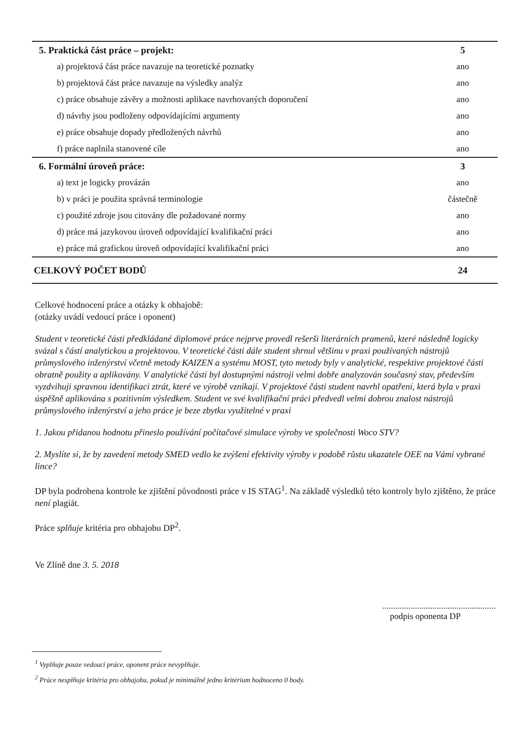| 5. Praktická část práce – projekt: | 5 |
| a) projektová část práce navazuje na teoretické poznatky | ano |
| b) projektová část práce navazuje na výsledky analýz | ano |
| c) práce obsahuje závěry a možnosti aplikace navrhovaných doporučení | ano |
| d) návrhy jsou podloženy odpovídajícími argumenty | ano |
| e) práce obsahuje dopady předložených návrhů | ano |
| f) práce naplnila stanovené cíle | ano |
| 6. Formální úroveň práce: | 3 |
| a) text je logicky provázán | ano |
| b) v práci je použita správná terminologie | částečně |
| c) použité zdroje jsou citovány dle požadované normy | ano |
| d) práce má jazykovou úroveň odpovídající kvalifikační práci | ano |
| e) práce má grafickou úroveň odpovídající kvalifikační práci | ano |
| CELKOVÝ POČET BODŮ | 24 |
Celkové hodnocení práce a otázky k obhajobě:
(otázky uvádí vedoucí práce i oponent)
Student v teoretické části předkládané diplomové práce nejprve provedl rešerši literárních pramenů, které následně logicky svázal s částí analytickou a projektovou. V teoretické části dále student shrnul většinu v praxi používaných nástrojů průmyslového inženýrství včetně metody KAIZEN a systému MOST, tyto metody byly v analytické, respektive projektové části obratně použity a aplikovány. V analytické části byl dostupnými nástroji velmi dobře analyzován současný stav, především vyzdvihuji spravnou identifikaci ztrát, které ve výrobě vznikají. V projektové části student navrhl opatření, která byla v praxi úspěšně aplikována s pozitivním výsledkem. Student ve své kvalifikační práci předvedl velmi dobrou znalost nástrojů průmyslového inženýrství a jeho práce je beze zbytku využitelné v praxi
1. Jakou přidanou hodnotu přineslo používání počítačové simulace výroby ve společnosti Woco STV?
2. Myslíte si, že by zavedení metody SMED vedlo ke zvýšení efektivity výroby v podobě růstu ukazatele OEE na Vámi vybrané lince?
DP byla podrobena kontrole ke zjištění původnosti práce v IS STAG<sup>1</sup>. Na základě výsledků této kontroly bylo zjištěno, že práce není plagiát.
Práce splňuje kritéria pro obhajobu DP<sup>2</sup>.
Ve Zlíně dne 3. 5. 2018
....................................................
podpis oponenta DP
<sup>1</sup> Vyplňuje pouze vedoucí práce, oponent práce nevyplňuje.
<sup>2</sup> Práce nesplňuje kritéria pro obhajobu, pokud je minimálně jedno kritérium hodnoceno 0 body.